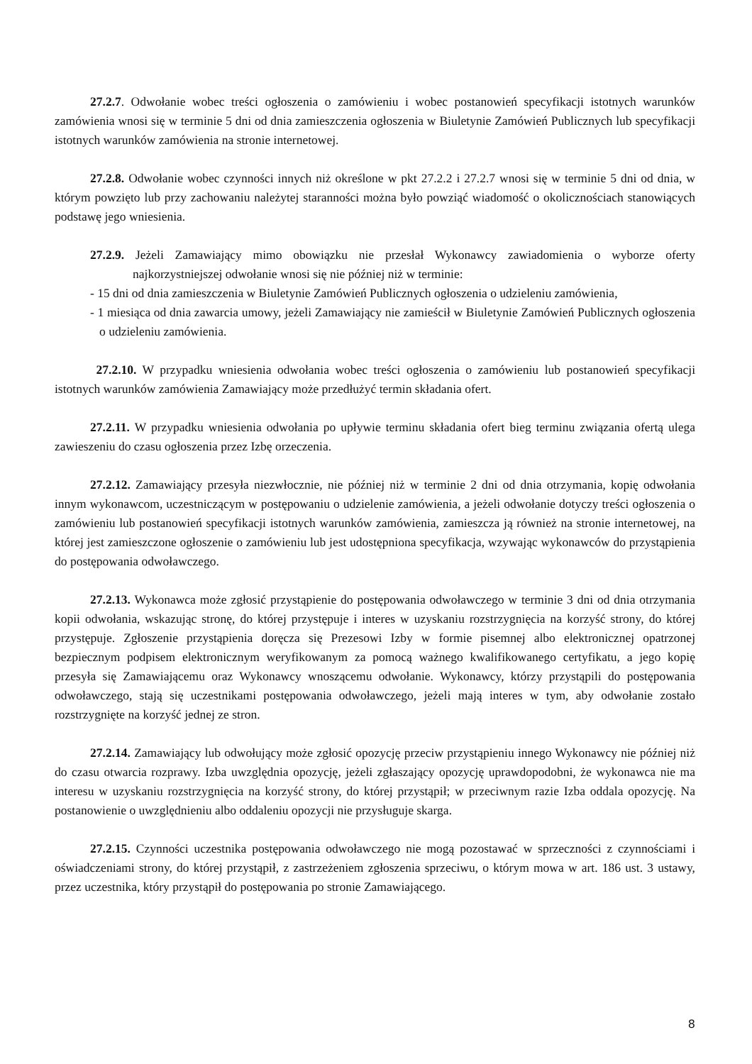27.2.7. Odwołanie wobec treści ogłoszenia o zamówieniu i wobec postanowień specyfikacji istotnych warunków zamówienia wnosi się w terminie 5 dni od dnia zamieszczenia ogłoszenia w Biuletynie Zamówień Publicznych lub specyfikacji istotnych warunków zamówienia na stronie internetowej.
27.2.8. Odwołanie wobec czynności innych niż określone w pkt 27.2.2 i 27.2.7 wnosi się w terminie 5 dni od dnia, w którym powzięto lub przy zachowaniu należytej staranności można było powziąć wiadomość o okolicznościach stanowiących podstawę jego wniesienia.
27.2.9. Jeżeli Zamawiający mimo obowiązku nie przesłał Wykonawcy zawiadomienia o wyborze oferty najkorzystniejszej odwołanie wnosi się nie później niż w terminie:
- 15 dni od dnia zamieszczenia w Biuletynie Zamówień Publicznych ogłoszenia o udzieleniu zamówienia,
- 1 miesiąca od dnia zawarcia umowy, jeżeli Zamawiający nie zamieścił w Biuletynie Zamówień Publicznych ogłoszenia o udzieleniu zamówienia.
27.2.10. W przypadku wniesienia odwołania wobec treści ogłoszenia o zamówieniu lub postanowień specyfikacji istotnych warunków zamówienia Zamawiający może przedłużyć termin składania ofert.
27.2.11. W przypadku wniesienia odwołania po upływie terminu składania ofert bieg terminu związania ofertą ulega zawieszeniu do czasu ogłoszenia przez Izbę orzeczenia.
27.2.12. Zamawiający przesyła niezwłocznie, nie później niż w terminie 2 dni od dnia otrzymania, kopię odwołania innym wykonawcom, uczestniczącym w postępowaniu o udzielenie zamówienia, a jeżeli odwołanie dotyczy treści ogłoszenia o zamówieniu lub postanowień specyfikacji istotnych warunków zamówienia, zamieszcza ją również na stronie internetowej, na której jest zamieszczone ogłoszenie o zamówieniu lub jest udostępniona specyfikacja, wzywając wykonawców do przystąpienia do postępowania odwoławczego.
27.2.13. Wykonawca może zgłosić przystąpienie do postępowania odwoławczego w terminie 3 dni od dnia otrzymania kopii odwołania, wskazując stronę, do której przystępuje i interes w uzyskaniu rozstrzygnięcia na korzyść strony, do której przystępuje. Zgłoszenie przystąpienia doręcza się Prezesowi Izby w formie pisemnej albo elektronicznej opatrzonej bezpiecznym podpisem elektronicznym weryfikowanym za pomocą ważnego kwalifikowanego certyfikatu, a jego kopię przesyła się Zamawiającemu oraz Wykonawcy wnoszącemu odwołanie. Wykonawcy, którzy przystąpili do postępowania odwoławczego, stają się uczestnikami postępowania odwoławczego, jeżeli mają interes w tym, aby odwołanie zostało rozstrzygnięte na korzyść jednej ze stron.
27.2.14. Zamawiający lub odwołujący może zgłosić opozycję przeciw przystąpieniu innego Wykonawcy nie później niż do czasu otwarcia rozprawy. Izba uwzględnia opozycję, jeżeli zgłaszający opozycję uprawdopodobni, że wykonawca nie ma interesu w uzyskaniu rozstrzygnięcia na korzyść strony, do której przystąpił; w przeciwnym razie Izba oddala opozycję. Na postanowienie o uwzględnieniu albo oddaleniu opozycji nie przysługuje skarga.
27.2.15. Czynności uczestnika postępowania odwoławczego nie mogą pozostawać w sprzeczności z czynnościami i oświadczeniami strony, do której przystąpił, z zastrzeżeniem zgłoszenia sprzeciwu, o którym mowa w art. 186 ust. 3 ustawy, przez uczestnika, który przystąpił do postępowania po stronie Zamawiającego.
8